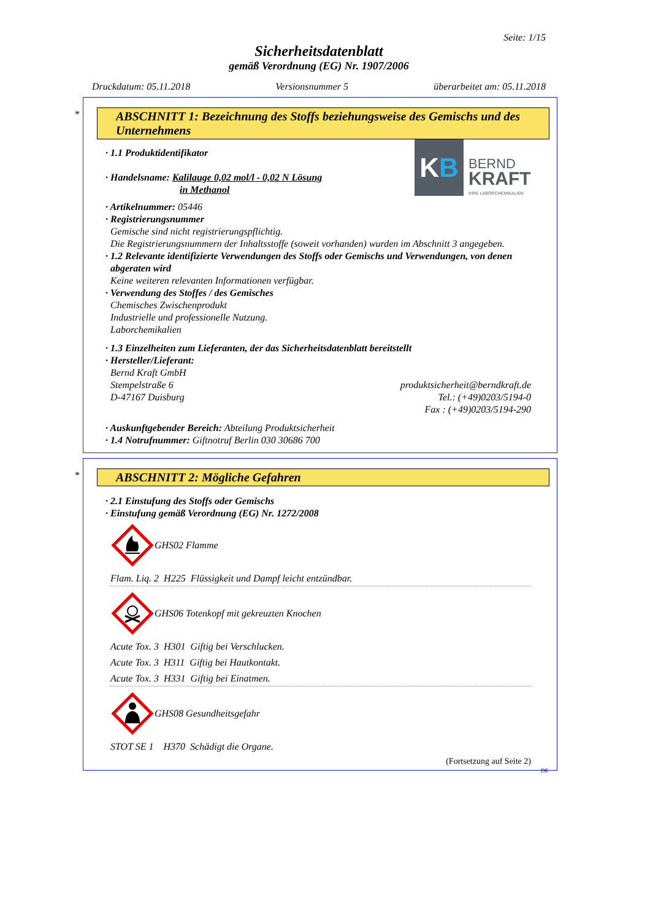Seite: 1/15
Sicherheitsdatenblatt
gemäß Verordnung (EG) Nr. 1907/2006
Druckdatum: 05.11.2018 Versionsnummer 5 überarbeitet am: 05.11.2018
*
ABSCHNITT 1: Bezeichnung des Stoffs beziehungsweise des Gemischs und des Unternehmens
· 1.1 Produktidentifikator
· Handelsname: Kalilauge 0,02 mol/l - 0,02 N Lösung
in Methanol
K B
BERND
KRAFT
IHRE LABORCHEMIKALIEN
· Artikelnummer: 05446
· Registrierungsnummer
Gemische sind nicht registrierungspflichtig.
Die Registrierungsnummern der Inhaltsstoffe (soweit vorhanden) wurden im Abschnitt 3 angegeben.
· 1.2 Relevante identifizierte Verwendungen des Stoffs oder Gemischs und Verwendungen, von denen abgeraten wird
Keine weiteren relevanten Informationen verfügbar.
· Verwendung des Stoffes / des Gemisches
Chemisches Zwischenprodukt
Industrielle und professionelle Nutzung.
Laborchemikalien
· 1.3 Einzelheiten zum Lieferanten, der das Sicherheitsdatenblatt bereitstellt
· Hersteller/Lieferant:
Bernd Kraft GmbH
Stempelstraße 6
D-47167 Duisburg
produktsicherheit@berndkraft.de
Tel.: (+49)0203/5194-0
Fax : (+49)0203/5194-290
· Auskunftgebender Bereich: Abteilung Produktsicherheit
· 1.4 Notrufnummer: Giftnotruf Berlin 030 30686 700
*
ABSCHNITT 2: Mögliche Gefahren
· 2.1 Einstufung des Stoffs oder Gemischs
· Einstufung gemäß Verordnung (EG) Nr. 1272/2008
GHS02 Flamme
Flam. Liq. 2 H225 Flüssigkeit und Dampf leicht entzündbar.
GHS06 Totenkopf mit gekreuzten Knochen
Acute Tox. 3 H301 Giftig bei Verschlucken.
Acute Tox. 3 H311 Giftig bei Hautkontakt.
Acute Tox. 3 H331 Giftig bei Einatmen.
GHS08 Gesundheitsgefahr
STOT SE 1 H370 Schädigt die Organe.
(Fortsetzung auf Seite 2)
DE